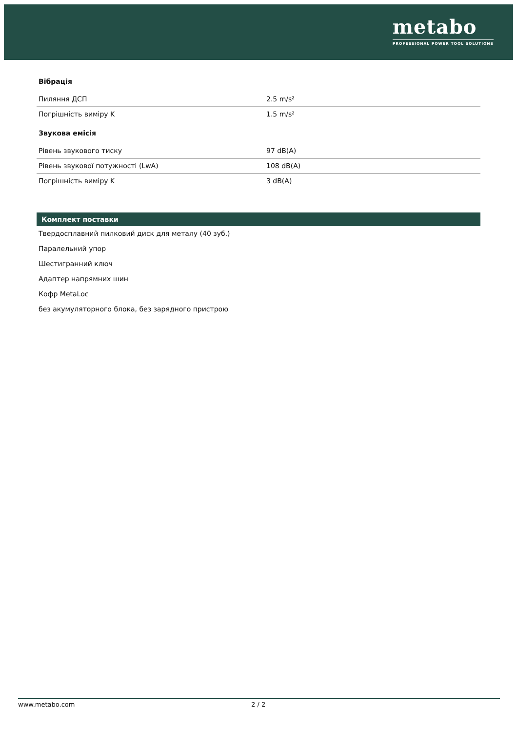metabo
PROFESSIONAL POWER TOOL SOLUTIONS
Вібрація
| Пиляння ДСП | 2.5 m/s² |
| Погрішність виміру K | 1.5 m/s² |
Звукова емісія
| Рівень звукового тиску | 97 dB(A) |
| Рівень звукової потужності (LwA) | 108 dB(A) |
| Погрішність виміру K | 3 dB(A) |
Комплект поставки
Твердосплавний пилковий диск для металу (40 зуб.)
Паралельний упор
Шестигранний ключ
Адаптер напрямних шин
Кофр MetaLoc
без акумуляторного блока, без зарядного пристрою
www.metabo.com 2 / 2